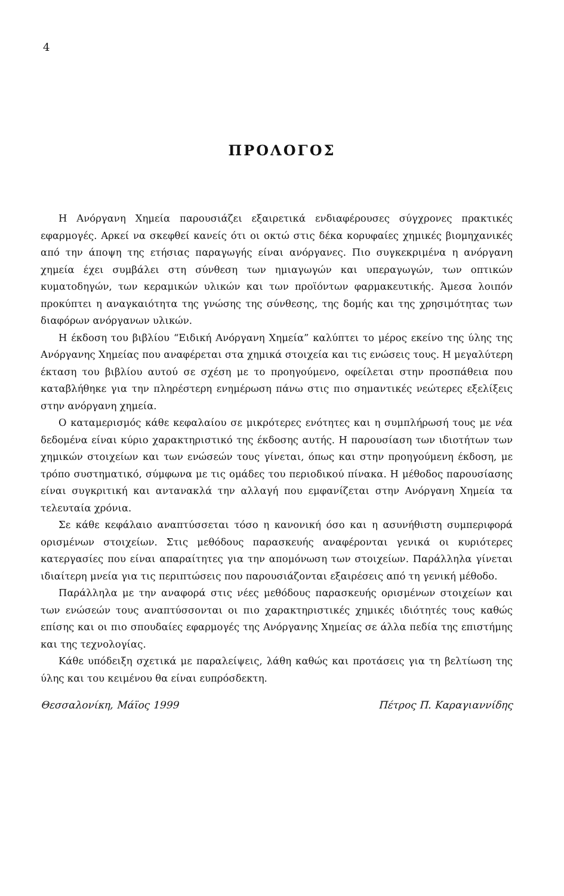4
ΠΡΟΛΟΓΟΣ
Η Ανόργανη Χημεία παρουσιάζει εξαιρετικά ενδιαφέρουσες σύγχρονες πρακτικές εφαρμογές. Αρκεί να σκεφθεί κανείς ότι οι οκτώ στις δέκα κορυφαίες χημικές βιομηχανικές από την άποψη της ετήσιας παραγωγής είναι ανόργανες. Πιο συγκεκριμένα η ανόργανη χημεία έχει συμβάλει στη σύνθεση των ημιαγωγών και υπεραγωγών, των οπτικών κυματοδηγών, των κεραμικών υλικών και των προϊόντων φαρμακευτικής. Άμεσα λοιπόν προκύπτει η αναγκαιότητα της γνώσης της σύνθεσης, της δομής και της χρησιμότητας των διαφόρων ανόργανων υλικών.
Η έκδοση του βιβλίου “Ειδική Ανόργανη Χημεία” καλύπτει το μέρος εκείνο της ύλης της Ανόργανης Χημείας που αναφέρεται στα χημικά στοιχεία και τις ενώσεις τους. Η μεγαλύτερη έκταση του βιβλίου αυτού σε σχέση με το προηγούμενο, οφείλεται στην προσπάθεια που καταβλήθηκε για την πληρέστερη ενημέρωση πάνω στις πιο σημαντικές νεώτερες εξελίξεις στην ανόργανη χημεία.
Ο καταμερισμός κάθε κεφαλαίου σε μικρότερες ενότητες και η συμπλήρωσή τους με νέα δεδομένα είναι κύριο χαρακτηριστικό της έκδοσης αυτής. Η παρουσίαση των ιδιοτήτων των χημικών στοιχείων και των ενώσεών τους γίνεται, όπως και στην προηγούμενη έκδοση, με τρόπο συστηματικό, σύμφωνα με τις ομάδες του περιοδικού πίνακα. Η μέθοδος παρουσίασης είναι συγκριτική και αντανακλά την αλλαγή που εμφανίζεται στην Ανόργανη Χημεία τα τελευταία χρόνια.
Σε κάθε κεφάλαιο αναπτύσσεται τόσο η κανονική όσο και η ασυνήθιστη συμπεριφορά ορισμένων στοιχείων. Στις μεθόδους παρασκευής αναφέρονται γενικά οι κυριότερες κατεργασίες που είναι απαραίτητες για την απομόνωση των στοιχείων. Παράλληλα γίνεται ιδιαίτερη μνεία για τις περιπτώσεις που παρουσιάζονται εξαιρέσεις από τη γενική μέθοδο.
Παράλληλα με την αναφορά στις νέες μεθόδους παρασκευής ορισμένων στοιχείων και των ενώσεών τους αναπτύσσονται οι πιο χαρακτηριστικές χημικές ιδιότητές τους καθώς επίσης και οι πιο σπουδαίες εφαρμογές της Ανόργανης Χημείας σε άλλα πεδία της επιστήμης και της τεχνολογίας.
Κάθε υπόδειξη σχετικά με παραλείψεις, λάθη καθώς και προτάσεις για τη βελτίωση της ύλης και του κειμένου θα είναι ευπρόσδεκτη.
Θεσσαλονίκη, Μάϊος 1999 Πέτρος Π. Καραγιαννίδης